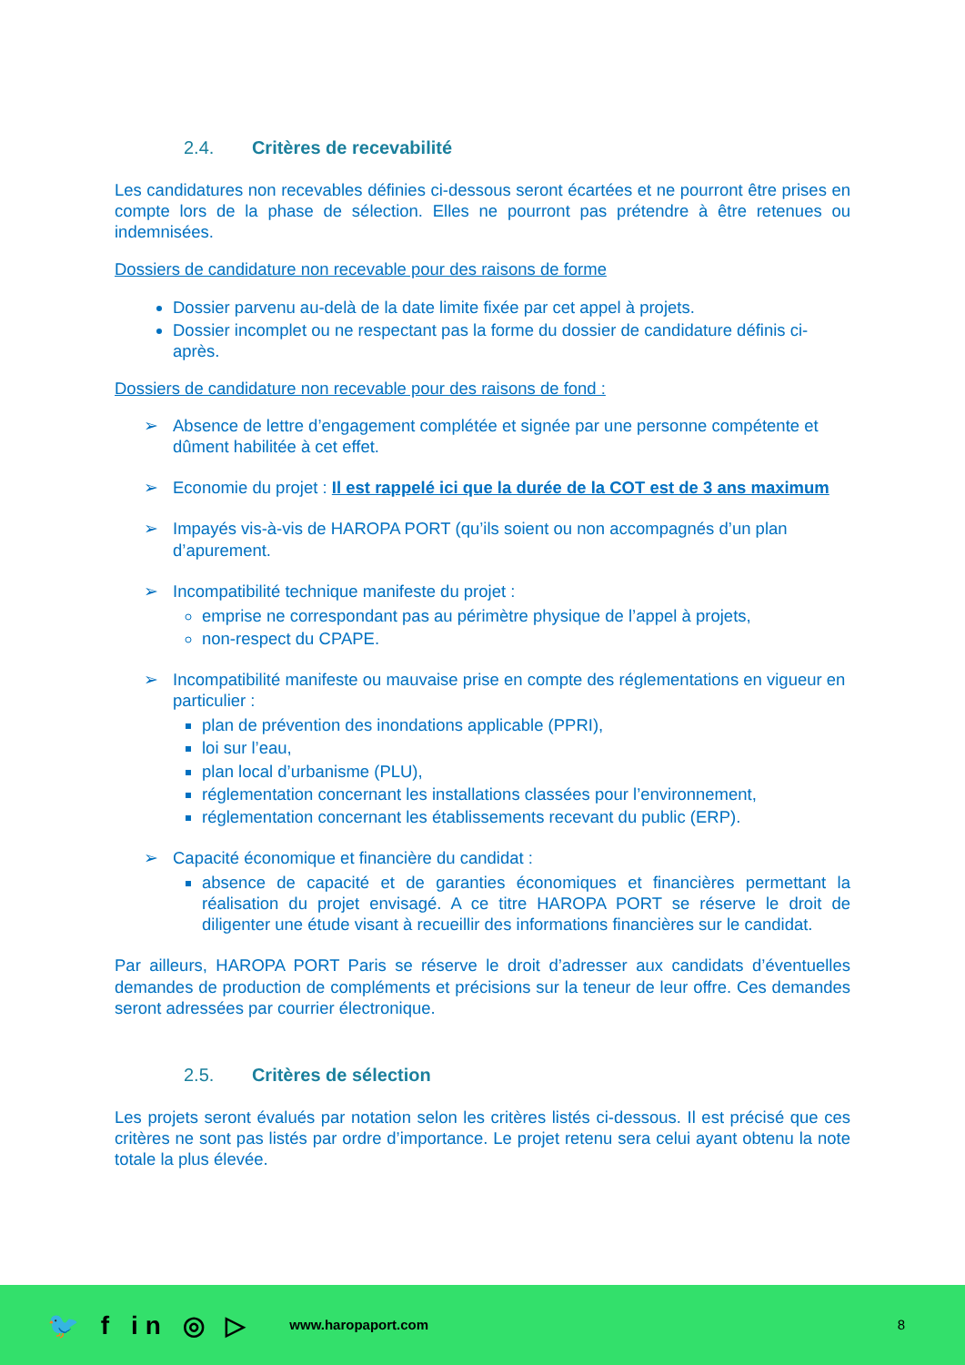2.4. Critères de recevabilité
Les candidatures non recevables définies ci-dessous seront écartées et ne pourront être prises en compte lors de la phase de sélection. Elles ne pourront pas prétendre à être retenues ou indemnisées.
Dossiers de candidature non recevable pour des raisons de forme
Dossier parvenu au-delà de la date limite fixée par cet appel à projets.
Dossier incomplet ou ne respectant pas la forme du dossier de candidature définis ci-après.
Dossiers de candidature non recevable pour des raisons de fond :
➢ Absence de lettre d’engagement complétée et signée par une personne compétente et dûment habilitée à cet effet.
➢ Economie du projet : Il est rappelé ici que la durée de la COT est de 3 ans maximum
➢ Impayés vis-à-vis de HAROPA PORT (qu’ils soient ou non accompagnés d’un plan d’apurement.
➢ Incompatibilité technique manifeste du projet :
emprise ne correspondant pas au périmètre physique de l’appel à projets,
non-respect du CPAPE.
➢ Incompatibilité manifeste ou mauvaise prise en compte des réglementations en vigueur en particulier :
plan de prévention des inondations applicable (PPRI),
loi sur l’eau,
plan local d’urbanisme (PLU),
réglementation concernant les installations classées pour l’environnement,
réglementation concernant les établissements recevant du public (ERP).
➢ Capacité économique et financière du candidat :
absence de capacité et de garanties économiques et financières permettant la réalisation du projet envisagé. A ce titre HAROPA PORT se réserve le droit de diligenter une étude visant à recueillir des informations financières sur le candidat.
Par ailleurs, HAROPA PORT Paris se réserve le droit d’adresser aux candidats d’éventuelles demandes de production de compléments et précisions sur la teneur de leur offre. Ces demandes seront adressées par courrier électronique.
2.5. Critères de sélection
Les projets seront évalués par notation selon les critères listés ci-dessous. Il est précisé que ces critères ne sont pas listés par ordre d’importance. Le projet retenu sera celui ayant obtenu la note totale la plus élevée.
🐦 f in ◎ ▷ www.haropaport.com 8